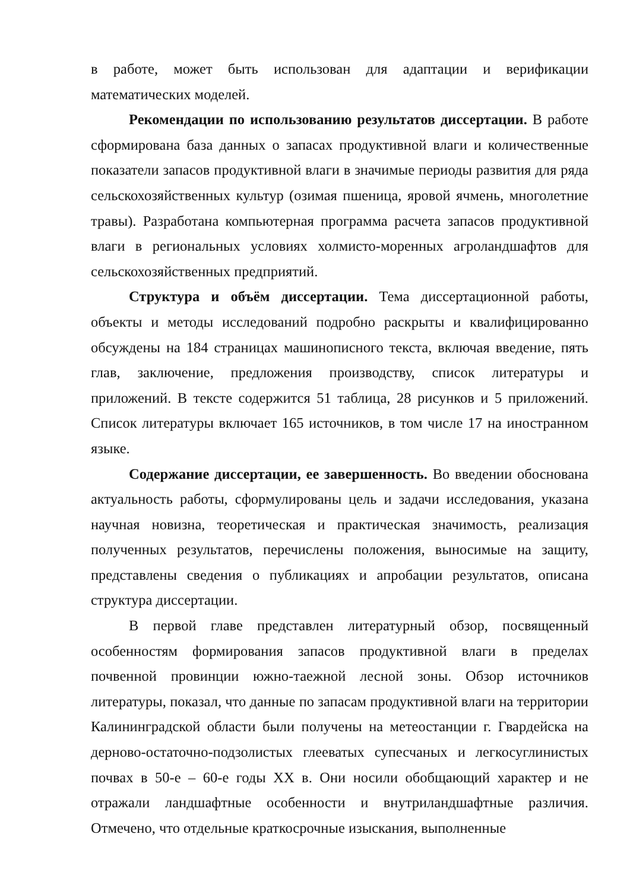в работе, может быть использован для адаптации и верификации математических моделей.
Рекомендации по использованию результатов диссертации. В работе сформирована база данных о запасах продуктивной влаги и количественные показатели запасов продуктивной влаги в значимые периоды развития для ряда сельскохозяйственных культур (озимая пшеница, яровой ячмень, многолетние травы). Разработана компьютерная программа расчета запасов продуктивной влаги в региональных условиях холмисто-моренных агроландшафтов для сельскохозяйственных предприятий.
Структура и объём диссертации. Тема диссертационной работы, объекты и методы исследований подробно раскрыты и квалифицированно обсуждены на 184 страницах машинописного текста, включая введение, пять глав, заключение, предложения производству, список литературы и приложений. В тексте содержится 51 таблица, 28 рисунков и 5 приложений. Список литературы включает 165 источников, в том числе 17 на иностранном языке.
Содержание диссертации, ее завершенность. Во введении обоснована актуальность работы, сформулированы цель и задачи исследования, указана научная новизна, теоретическая и практическая значимость, реализация полученных результатов, перечислены положения, выносимые на защиту, представлены сведения о публикациях и апробации результатов, описана структура диссертации.
В первой главе представлен литературный обзор, посвященный особенностям формирования запасов продуктивной влаги в пределах почвенной провинции южно-таежной лесной зоны. Обзор источников литературы, показал, что данные по запасам продуктивной влаги на территории Калининградской области были получены на метеостанции г. Гвардейска на дерново-остаточно-подзолистых глееватых супесчаных и легкосуглинистых почвах в 50-е – 60-е годы XX в. Они носили обобщающий характер и не отражали ландшафтные особенности и внутриландшафтные различия. Отмечено, что отдельные краткосрочные изыскания, выполненные